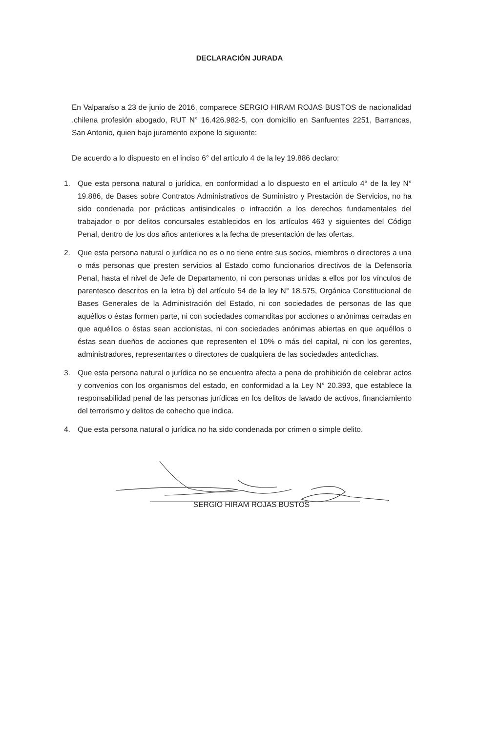DECLARACIÓN JURADA
En Valparaíso a 23 de junio de 2016, comparece SERGIO HIRAM ROJAS BUSTOS de nacionalidad .chilena profesión abogado, RUT N° 16.426.982-5, con domicilio en Sanfuentes 2251, Barrancas, San Antonio, quien bajo juramento expone lo siguiente:
De acuerdo a lo dispuesto en el inciso 6° del artículo 4 de la ley 19.886 declaro:
1. Que esta persona natural o jurídica, en conformidad a lo dispuesto en el artículo 4° de la ley N° 19.886, de Bases sobre Contratos Administrativos de Suministro y Prestación de Servicios, no ha sido condenada por prácticas antisindicales o infracción a los derechos fundamentales del trabajador o por delitos concursales establecidos en los artículos 463 y siguientes del Código Penal, dentro de los dos años anteriores a la fecha de presentación de las ofertas.
2. Que esta persona natural o jurídica no es o no tiene entre sus socios, miembros o directores a una o más personas que presten servicios al Estado como funcionarios directivos de la Defensoría Penal, hasta el nivel de Jefe de Departamento, ni con personas unidas a ellos por los vínculos de parentesco descritos en la letra b) del artículo 54 de la ley N° 18.575, Orgánica Constitucional de Bases Generales de la Administración del Estado, ni con sociedades de personas de las que aquéllos o éstas formen parte, ni con sociedades comanditas por acciones o anónimas cerradas en que aquéllos o éstas sean accionistas, ni con sociedades anónimas abiertas en que aquéllos o éstas sean dueños de acciones que representen el 10% o más del capital, ni con los gerentes, administradores, representantes o directores de cualquiera de las sociedades antedichas.
3. Que esta persona natural o jurídica no se encuentra afecta a pena de prohibición de celebrar actos y convenios con los organismos del estado, en conformidad a la Ley N° 20.393, que establece la responsabilidad penal de las personas jurídicas en los delitos de lavado de activos, financiamiento del terrorismo y delitos de cohecho que indica.
4. Que esta persona natural o jurídica no ha sido condenada por crimen o simple delito.
SERGIO HIRAM ROJAS BUSTOS